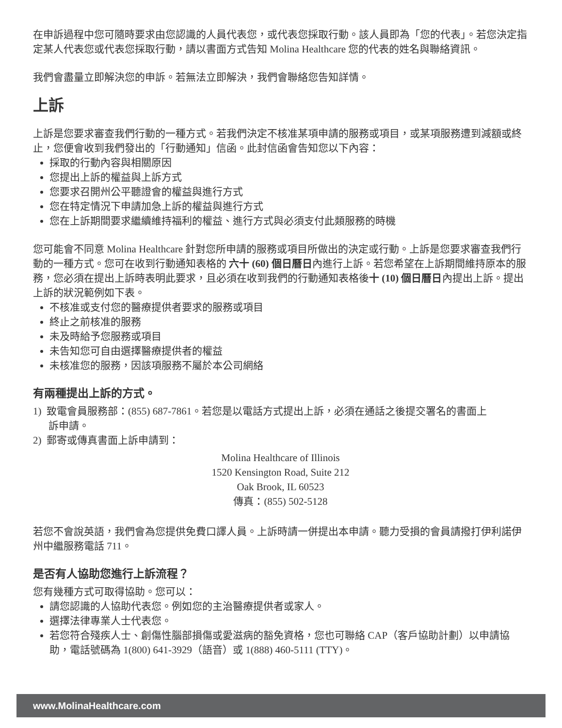在申訴過程中您可隨時要求由您認識的人員代表您，或代表您採取行動。該人員即為「您的代表」。若您決定指定某人代表您或代表您採取行動，請以書面方式告知 Molina Healthcare 您的代表的姓名與聯絡資訊。
我們會盡量立即解決您的申訴。若無法立即解決，我們會聯絡您告知詳情。
上訴
上訴是您要求審查我們行動的一種方式。若我們決定不核准某項申請的服務或項目，或某項服務遭到減額或終止，您便會收到我們發出的「行動通知」信函。此封信函會告知您以下內容：
採取的行動內容與相關原因
您提出上訴的權益與上訴方式
您要求召開州公平聽證會的權益與進行方式
您在特定情況下申請加急上訴的權益與進行方式
您在上訴期間要求繼續維持福利的權益、進行方式與必須支付此類服務的時機
您可能會不同意 Molina Healthcare 針對您所申請的服務或項目所做出的決定或行動。上訴是您要求審查我們行動的一種方式。您可在收到行動通知表格的 六十 (60) 個日曆日內進行上訴。若您希望在上訴期間維持原本的服務，您必須在提出上訴時表明此要求，且必須在收到我們的行動通知表格後十 (10) 個日曆日內提出上訴。提出上訴的狀況範例如下表。
不核准或支付您的醫療提供者要求的服務或項目
終止之前核准的服務
未及時給予您服務或項目
未告知您可自由選擇醫療提供者的權益
未核准您的服務，因該項服務不屬於本公司網絡
有兩種提出上訴的方式。
1) 致電會員服務部：(855) 687-7861。若您是以電話方式提出上訴，必須在通話之後提交署名的書面上
訴申請。
2) 郵寄或傳真書面上訴申請到：
Molina Healthcare of Illinois
1520 Kensington Road, Suite 212
Oak Brook, IL 60523
傳真：(855) 502-5128
若您不會說英語，我們會為您提供免費口譯人員。上訴時請一併提出本申請。聽力受損的會員請撥打伊利諾伊州中繼服務電話 711。
是否有人協助您進行上訴流程？
您有幾種方式可取得協助。您可以：
請您認識的人協助代表您。例如您的主治醫療提供者或家人。
選擇法律專業人士代表您。
若您符合殘疾人士、創傷性腦部損傷或愛滋病的豁免資格，您也可聯絡 CAP（客戶協助計劃）以申請協助，電話號碼為 1(800) 641-3929（語音）或 1(888) 460-5111 (TTY)。
www.MolinaHealthcare.com